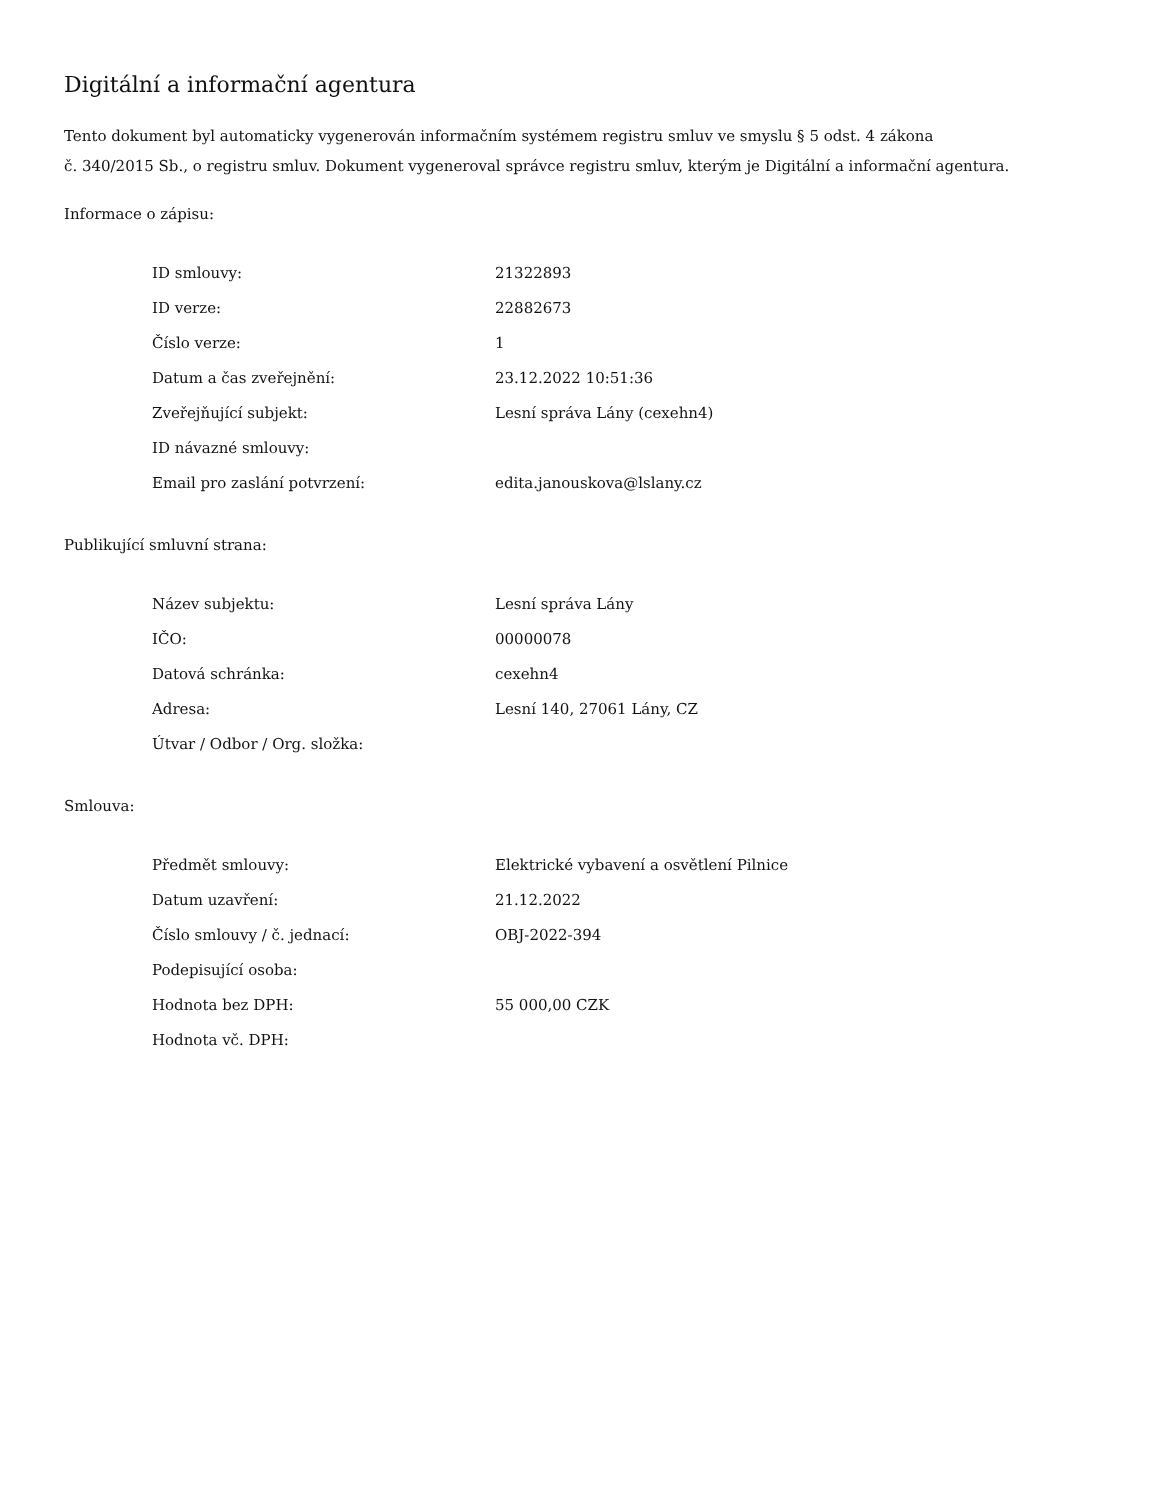Digitální a informační agentura
Tento dokument byl automaticky vygenerován informačním systémem registru smluv ve smyslu § 5 odst. 4 zákona
č. 340/2015 Sb., o registru smluv. Dokument vygeneroval správce registru smluv, kterým je Digitální a informační agentura.
Informace o zápisu:
| ID smlouvy: | 21322893 |
| ID verze: | 22882673 |
| Číslo verze: | 1 |
| Datum a čas zveřejnění: | 23.12.2022 10:51:36 |
| Zveřejňující subjekt: | Lesní správa Lány (cexehn4) |
| ID návazné smlouvy: | |
| Email pro zaslání potvrzení: | edita.janouskova@lslany.cz |
Publikující smluvní strana:
| Název subjektu: | Lesní správa Lány |
| IČO: | 00000078 |
| Datová schránka: | cexehn4 |
| Adresa: | Lesní 140, 27061 Lány, CZ |
| Útvar / Odbor / Org. složka: | |
Smlouva:
| Předmět smlouvy: | Elektrické vybavení a osvětlení Pilnice |
| Datum uzavření: | 21.12.2022 |
| Číslo smlouvy / č. jednací: | OBJ-2022-394 |
| Podepisující osoba: | |
| Hodnota bez DPH: | 55 000,00 CZK |
| Hodnota vč. DPH: | |